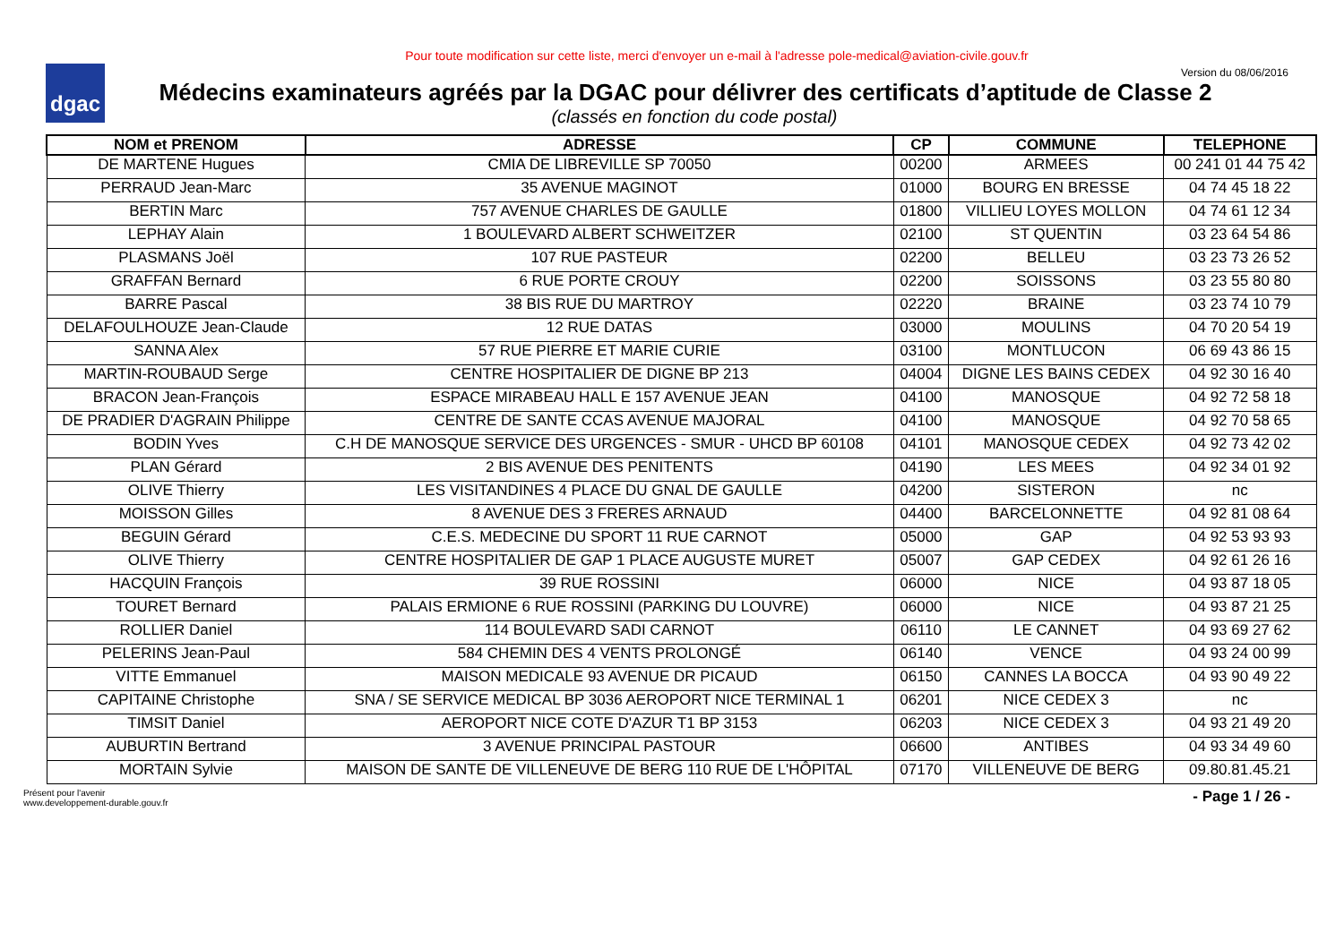dgac
Pour toute modification sur cette liste, merci d'envoyer un e-mail à l'adresse pole-medical@aviation-civile.gouv.fr
Version du 08/06/2016
Médecins examinateurs agréés par la DGAC pour délivrer des certificats d’aptitude de Classe 2
(classés en fonction du code postal)
| NOM et PRENOM | ADRESSE | CP | COMMUNE | TELEPHONE |
| --- | --- | --- | --- | --- |
| DE MARTENE Hugues | CMIA DE LIBREVILLE SP 70050 | 00200 | ARMEES | 00 241 01 44 75 42 |
| PERRAUD Jean-Marc | 35 AVENUE MAGINOT | 01000 | BOURG EN BRESSE | 04 74 45 18 22 |
| BERTIN Marc | 757 AVENUE CHARLES DE GAULLE | 01800 | VILLIEU LOYES MOLLON | 04 74 61 12 34 |
| LEPHAY Alain | 1 BOULEVARD ALBERT SCHWEITZER | 02100 | ST QUENTIN | 03 23 64 54 86 |
| PLASMANS Joël | 107 RUE PASTEUR | 02200 | BELLEU | 03 23 73 26 52 |
| GRAFFAN Bernard | 6 RUE PORTE CROUY | 02200 | SOISSONS | 03 23 55 80 80 |
| BARRE Pascal | 38 BIS RUE DU MARTROY | 02220 | BRAINE | 03 23 74 10 79 |
| DELAFOULHOUZE Jean-Claude | 12 RUE DATAS | 03000 | MOULINS | 04 70 20 54 19 |
| SANNA Alex | 57 RUE PIERRE ET MARIE CURIE | 03100 | MONTLUCON | 06 69 43 86 15 |
| MARTIN-ROUBAUD Serge | CENTRE HOSPITALIER DE DIGNE BP 213 | 04004 | DIGNE LES BAINS CEDEX | 04 92 30 16 40 |
| BRACON Jean-François | ESPACE MIRABEAU HALL E 157 AVENUE JEAN | 04100 | MANOSQUE | 04 92 72 58 18 |
| DE PRADIER D'AGRAIN Philippe | CENTRE DE SANTE CCAS AVENUE MAJORAL | 04100 | MANOSQUE | 04 92 70 58 65 |
| BODIN Yves | C.H DE MANOSQUE SERVICE DES URGENCES - SMUR - UHCD BP 60108 | 04101 | MANOSQUE CEDEX | 04 92 73 42 02 |
| PLAN Gérard | 2 BIS AVENUE DES PENITENTS | 04190 | LES MEES | 04 92 34 01 92 |
| OLIVE Thierry | LES VISITANDINES 4 PLACE DU GNAL DE GAULLE | 04200 | SISTERON | nc |
| MOISSON Gilles | 8 AVENUE DES 3 FRERES ARNAUD | 04400 | BARCELONNETTE | 04 92 81 08 64 |
| BEGUIN Gérard | C.E.S. MEDECINE DU SPORT 11 RUE CARNOT | 05000 | GAP | 04 92 53 93 93 |
| OLIVE Thierry | CENTRE HOSPITALIER DE GAP 1 PLACE AUGUSTE MURET | 05007 | GAP CEDEX | 04 92 61 26 16 |
| HACQUIN François | 39 RUE ROSSINI | 06000 | NICE | 04 93 87 18 05 |
| TOURET Bernard | PALAIS ERMIONE 6 RUE ROSSINI (PARKING DU LOUVRE) | 06000 | NICE | 04 93 87 21 25 |
| ROLLIER Daniel | 114 BOULEVARD SADI CARNOT | 06110 | LE CANNET | 04 93 69 27 62 |
| PELERINS Jean-Paul | 584 CHEMIN DES 4 VENTS PROLONGÉ | 06140 | VENCE | 04 93 24 00 99 |
| VITTE Emmanuel | MAISON MEDICALE 93 AVENUE DR PICAUD | 06150 | CANNES LA BOCCA | 04 93 90 49 22 |
| CAPITAINE Christophe | SNA / SE SERVICE MEDICAL BP 3036 AEROPORT NICE TERMINAL 1 | 06201 | NICE CEDEX 3 | nc |
| TIMSIT Daniel | AEROPORT NICE COTE D'AZUR T1 BP 3153 | 06203 | NICE CEDEX 3 | 04 93 21 49 20 |
| AUBURTIN Bertrand | 3 AVENUE PRINCIPAL PASTOUR | 06600 | ANTIBES | 04 93 34 49 60 |
| MORTAIN Sylvie | MAISON DE SANTE DE VILLENEUVE DE BERG 110 RUE DE L'HÔPITAL | 07170 | VILLENEUVE DE BERG | 09.80.81.45.21 |
Présent pour l'avenir
www.developpement-durable.gouv.fr
- Page 1 / 26 -